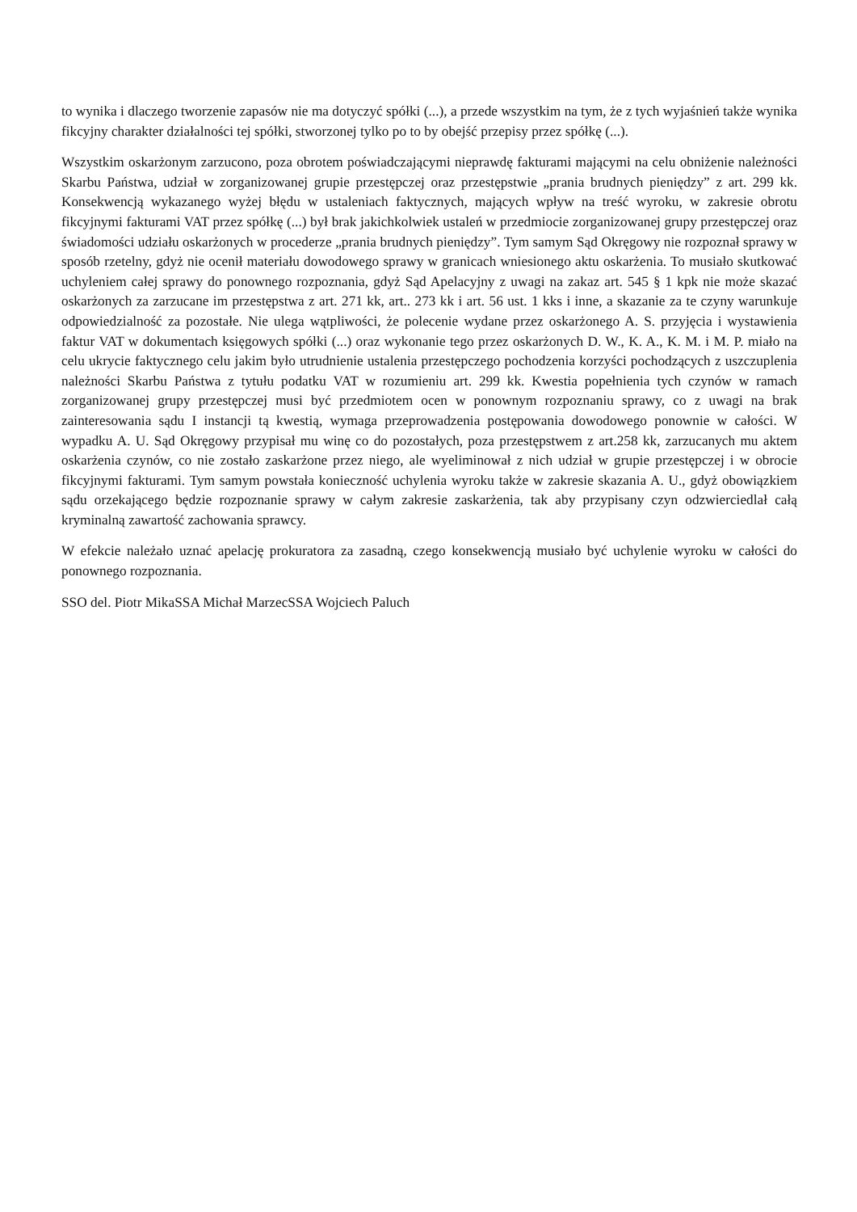to wynika i dlaczego tworzenie zapasów nie ma dotyczyć spółki (...), a przede wszystkim na tym, że z tych wyjaśnień także wynika fikcyjny charakter działalności tej spółki, stworzonej tylko po to by obejść przepisy przez spółkę (...).
Wszystkim oskarżonym zarzucono, poza obrotem poświadczającymi nieprawdę fakturami mającymi na celu obniżenie należności Skarbu Państwa, udział w zorganizowanej grupie przestępczej oraz przestępstwie „prania brudnych pieniędzy” z art. 299 kk. Konsekwencją wykazanego wyżej błędu w ustaleniach faktycznych, mających wpływ na treść wyroku, w zakresie obrotu fikcyjnymi fakturami VAT przez spółkę (...) był brak jakichkolwiek ustaleń w przedmiocie zorganizowanej grupy przestępczej oraz świadomości udziału oskarżonych w procederze „prania brudnych pieniędzy”. Tym samym Sąd Okręgowy nie rozpoznał sprawy w sposób rzetelny, gdyż nie ocenił materiału dowodowego sprawy w granicach wniesionego aktu oskarżenia. To musiało skutkować uchyleniem całej sprawy do ponownego rozpoznania, gdyż Sąd Apelacyjny z uwagi na zakaz art. 545 § 1 kpk nie może skazać oskarżonych za zarzucane im przestępstwa z art. 271 kk, art.. 273 kk i art. 56 ust. 1 kks i inne, a skazanie za te czyny warunkuje odpowiedzialność za pozostałe. Nie ulega wątpliwości, że polecenie wydane przez oskarżonego A. S. przyjęcia i wystawienia faktur VAT w dokumentach księgowych spółki (...) oraz wykonanie tego przez oskarżonych D. W., K. A., K. M. i M. P. miało na celu ukrycie faktycznego celu jakim było utrudnienie ustalenia przestępczego pochodzenia korzyści pochodzących z uszczuplenia należności Skarbu Państwa z tytułu podatku VAT w rozumieniu art. 299 kk. Kwestia popełnienia tych czynów w ramach zorganizowanej grupy przestępczej musi być przedmiotem ocen w ponownym rozpoznaniu sprawy, co z uwagi na brak zainteresowania sądu I instancji tą kwestią, wymaga przeprowadzenia postępowania dowodowego ponownie w całości. W wypadku A. U. Sąd Okręgowy przypisał mu winę co do pozostałych, poza przestępstwem z art.258 kk, zarzucanych mu aktem oskarżenia czynów, co nie zostało zaskarżone przez niego, ale wyeliminował z nich udział w grupie przestępczej i w obrocie fikcyjnymi fakturami. Tym samym powstała konieczność uchylenia wyroku także w zakresie skazania A. U., gdyż obowiązkiem sądu orzekającego będzie rozpoznanie sprawy w całym zakresie zaskarżenia, tak aby przypisany czyn odzwierciedlał całą kryminalną zawartość zachowania sprawcy.
W efekcie należało uznać apelację prokuratora za zasadną, czego konsekwencją musiało być uchylenie wyroku w całości do ponownego rozpoznania.
SSO del. Piotr MikaSSA Michał MarzecSSA Wojciech Paluch